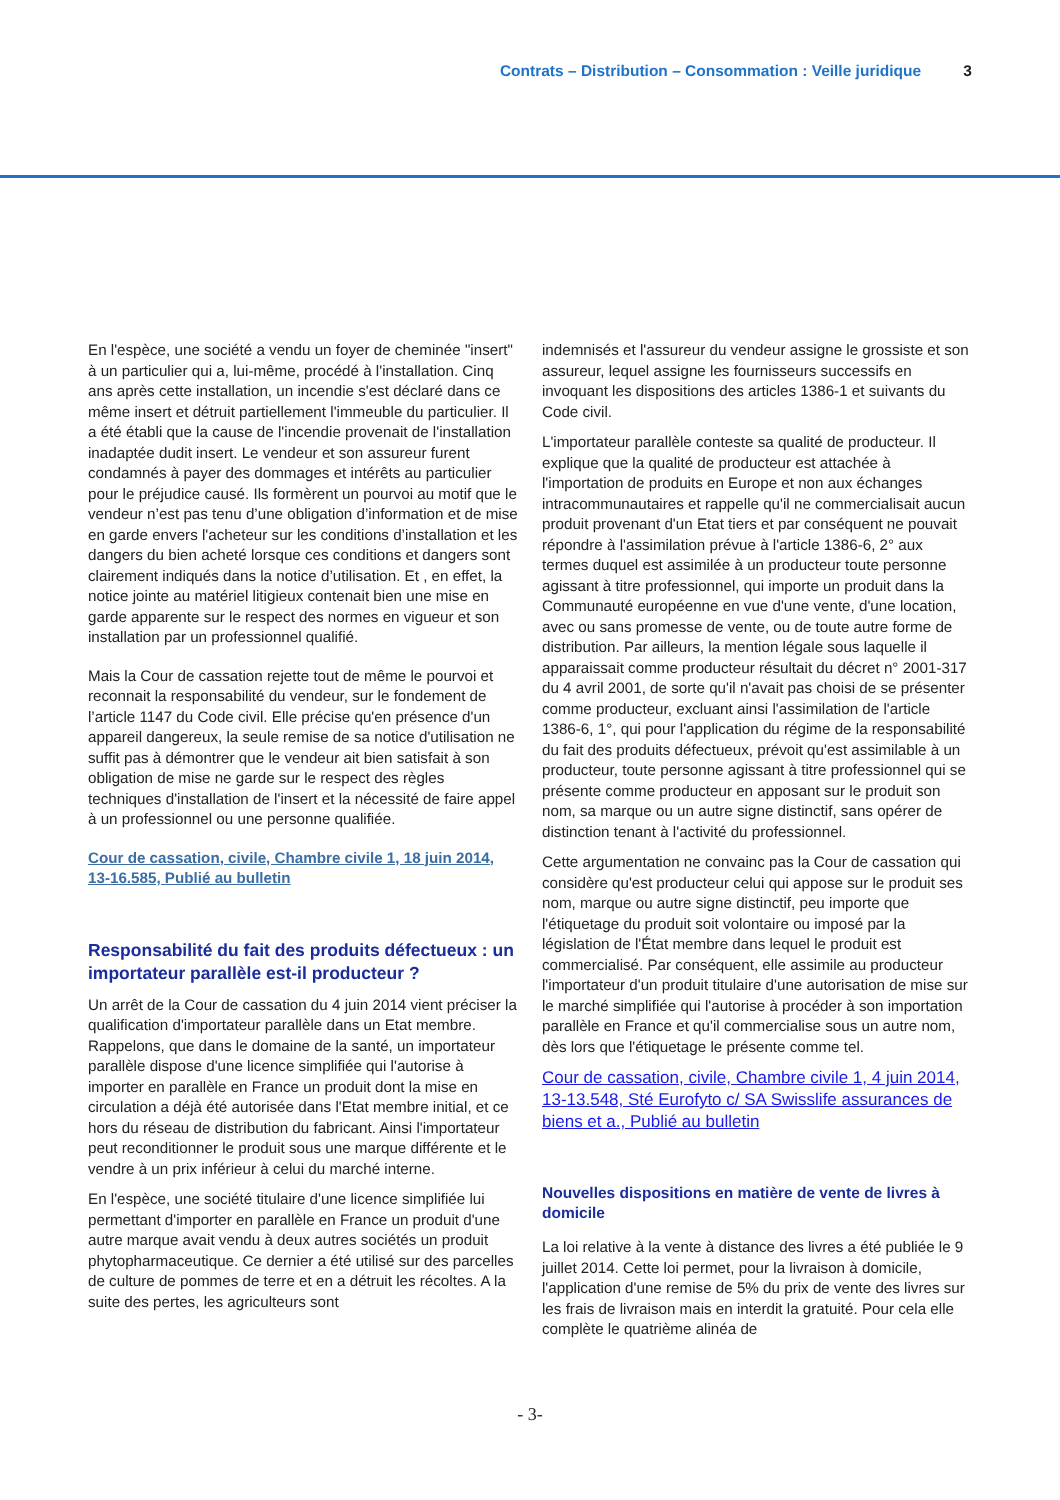Contrats – Distribution – Consommation : Veille juridique 3
En l'espèce, une société a vendu un foyer de cheminée "insert" à un particulier qui a, lui-même, procédé à l'installation. Cinq ans après cette installation, un incendie s'est déclaré dans ce même insert et détruit partiellement l'immeuble du particulier. Il a été établi que la cause de l'incendie provenait de l'installation inadaptée dudit insert. Le vendeur et son assureur furent condamnés à payer des dommages et intérêts au particulier pour le préjudice causé. Ils formèrent un pourvoi au motif que le vendeur n’est pas tenu d’une obligation d’information et de mise en garde envers l'acheteur sur les conditions d’installation et les dangers du bien acheté lorsque ces conditions et dangers sont clairement indiqués dans la notice d’utilisation. Et , en effet, la notice jointe au matériel litigieux contenait bien une mise en garde apparente sur le respect des normes en vigueur et son installation par un professionnel qualifié.
Mais la Cour de cassation rejette tout de même le pourvoi et reconnait la responsabilité du vendeur, sur le fondement de l’article 1147 du Code civil. Elle précise qu'en présence d'un appareil dangereux, la seule remise de sa notice d'utilisation ne suffit pas à démontrer que le vendeur ait bien satisfait à son obligation de mise ne garde sur le respect des règles techniques d'installation de l'insert et la nécessité de faire appel à un professionnel ou une personne qualifiée.
Cour de cassation, civile, Chambre civile 1, 18 juin 2014, 13-16.585, Publié au bulletin
Responsabilité du fait des produits défectueux : un importateur parallèle est-il producteur ?
Un arrêt de la Cour de cassation du 4 juin 2014 vient préciser la qualification d'importateur parallèle dans un Etat membre. Rappelons, que dans le domaine de la santé, un importateur parallèle dispose d'une licence simplifiée qui l'autorise à importer en parallèle en France un produit dont la mise en circulation a déjà été autorisée dans l'Etat membre initial, et ce hors du réseau de distribution du fabricant. Ainsi l'importateur peut reconditionner le produit sous une marque différente et le vendre à un prix inférieur à celui du marché interne.
En l'espèce, une société titulaire d'une licence simplifiée lui permettant d'importer en parallèle en France un produit d'une autre marque avait vendu à deux autres sociétés un produit phytopharmaceutique. Ce dernier a été utilisé sur des parcelles de culture de pommes de terre et en a détruit les récoltes. A la suite des pertes, les agriculteurs sont
indemnisés et l'assureur du vendeur assigne le grossiste et son assureur, lequel assigne les fournisseurs successifs en invoquant les dispositions des articles 1386-1 et suivants du Code civil.
L'importateur parallèle conteste sa qualité de producteur. Il explique que la qualité de producteur est attachée à l'importation de produits en Europe et non aux échanges intracommunautaires et rappelle qu'il ne commercialisait aucun produit provenant d'un Etat tiers et par conséquent ne pouvait répondre à l'assimilation prévue à l'article 1386-6, 2° aux termes duquel est assimilée à un producteur toute personne agissant à titre professionnel, qui importe un produit dans la Communauté européenne en vue d'une vente, d'une location, avec ou sans promesse de vente, ou de toute autre forme de distribution. Par ailleurs, la mention légale sous laquelle il apparaissait comme producteur résultait du décret n° 2001-317 du 4 avril 2001, de sorte qu'il n'avait pas choisi de se présenter comme producteur, excluant ainsi l'assimilation de l'article 1386-6, 1°, qui pour l'application du régime de la responsabilité du fait des produits défectueux, prévoit qu'est assimilable à un producteur, toute personne agissant à titre professionnel qui se présente comme producteur en apposant sur le produit son nom, sa marque ou un autre signe distinctif, sans opérer de distinction tenant à l'activité du professionnel.
Cette argumentation ne convainc pas la Cour de cassation qui considère qu'est producteur celui qui appose sur le produit ses nom, marque ou autre signe distinctif, peu importe que l'étiquetage du produit soit volontaire ou imposé par la législation de l'État membre dans lequel le produit est commercialisé. Par conséquent, elle assimile au producteur l'importateur d'un produit titulaire d'une autorisation de mise sur le marché simplifiée qui l'autorise à procéder à son importation parallèle en France et qu'il commercialise sous un autre nom, dès lors que l'étiquetage le présente comme tel.
Cour de cassation, civile, Chambre civile 1, 4 juin 2014, 13-13.548, Sté Eurofyto c/ SA Swisslife assurances de biens et a., Publié au bulletin
Nouvelles dispositions en matière de vente de livres à domicile
La loi relative à la vente à distance des livres a été publiée le 9 juillet 2014. Cette loi permet, pour la livraison à domicile, l'application d'une remise de 5% du prix de vente des livres sur les frais de livraison mais en interdit la gratuité. Pour cela elle complète le quatrième alinéa de
- 3-